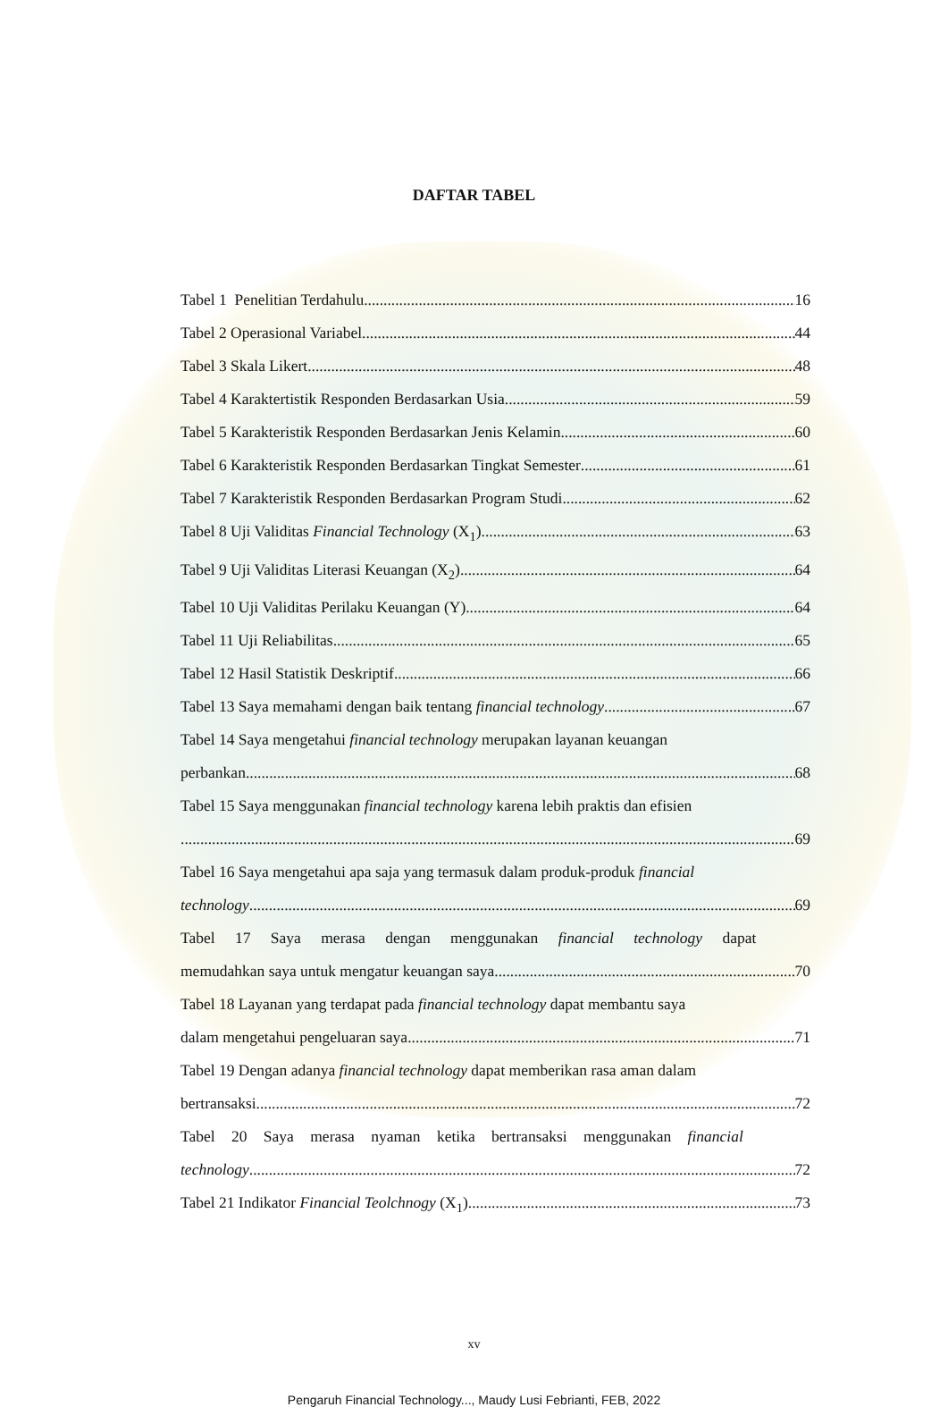DAFTAR TABEL
Tabel 1 Penelitian Terdahulu 16
Tabel 2 Operasional Variabel 44
Tabel 3 Skala Likert 48
Tabel 4 Karaktertistik Responden Berdasarkan Usia 59
Tabel 5 Karakteristik Responden Berdasarkan Jenis Kelamin 60
Tabel 6 Karakteristik Responden Berdasarkan Tingkat Semester 61
Tabel 7 Karakteristik Responden Berdasarkan Program Studi 62
Tabel 8 Uji Validitas Financial Technology (X<sub>1</sub>) 63
Tabel 9 Uji Validitas Literasi Keuangan (X<sub>2</sub>) 64
Tabel 10 Uji Validitas Perilaku Keuangan (Y) 64
Tabel 11 Uji Reliabilitas 65
Tabel 12 Hasil Statistik Deskriptif 66
Tabel 13 Saya memahami dengan baik tentang financial technology 67
Tabel 14 Saya mengetahui financial technology merupakan layanan keuangan
perbankan 68
Tabel 15 Saya menggunakan financial technology karena lebih praktis dan efisien
69
Tabel 16 Saya mengetahui apa saja yang termasuk dalam produk-produk financial
technology 69
Tabel 17 Saya merasa dengan menggunakan financial technology dapat
memudahkan saya untuk mengatur keuangan saya 70
Tabel 18 Layanan yang terdapat pada financial technology dapat membantu saya
dalam mengetahui pengeluaran saya 71
Tabel 19 Dengan adanya financial technology dapat memberikan rasa aman dalam
bertransaksi 72
Tabel 20 Saya merasa nyaman ketika bertransaksi menggunakan financial
technology 72
Tabel 21 Indikator Financial Teolchnogy (X<sub>1</sub>) 73
xv
Pengaruh Financial Technology..., Maudy Lusi Febrianti, FEB, 2022